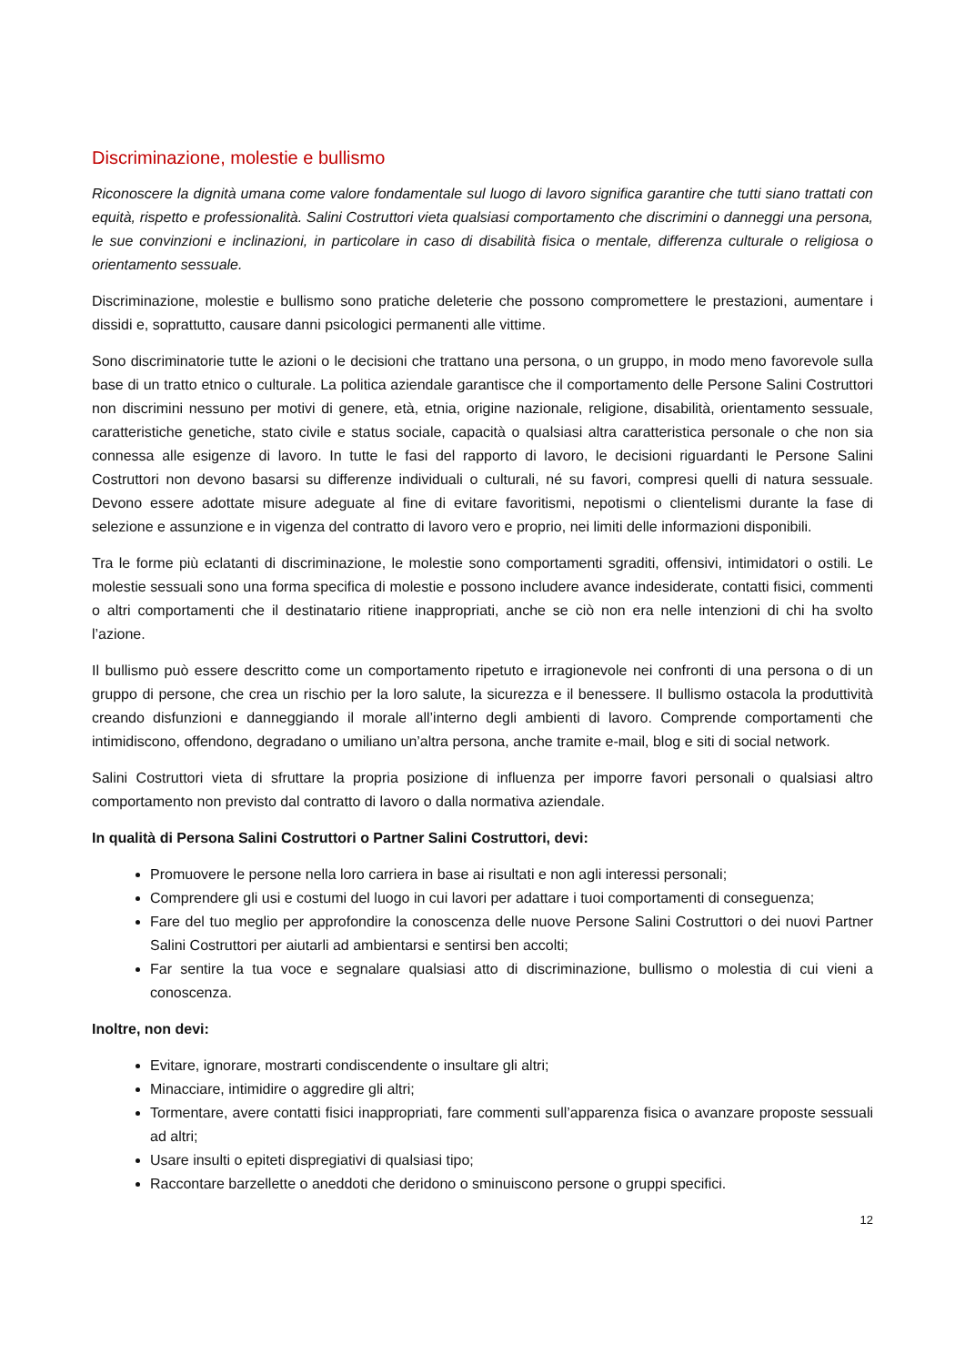Discriminazione, molestie e bullismo
Riconoscere la dignità umana come valore fondamentale sul luogo di lavoro significa garantire che tutti siano trattati con equità, rispetto e professionalità. Salini Costruttori vieta qualsiasi comportamento che discrimini o danneggi una persona, le sue convinzioni e inclinazioni, in particolare in caso di disabilità fisica o mentale, differenza culturale o religiosa o orientamento sessuale.
Discriminazione, molestie e bullismo sono pratiche deleterie che possono compromettere le prestazioni, aumentare i dissidi e, soprattutto, causare danni psicologici permanenti alle vittime.
Sono discriminatorie tutte le azioni o le decisioni che trattano una persona, o un gruppo, in modo meno favorevole sulla base di un tratto etnico o culturale. La politica aziendale garantisce che il comportamento delle Persone Salini Costruttori non discrimini nessuno per motivi di genere, età, etnia, origine nazionale, religione, disabilità, orientamento sessuale, caratteristiche genetiche, stato civile e status sociale, capacità o qualsiasi altra caratteristica personale o che non sia connessa alle esigenze di lavoro. In tutte le fasi del rapporto di lavoro, le decisioni riguardanti le Persone Salini Costruttori non devono basarsi su differenze individuali o culturali, né su favori, compresi quelli di natura sessuale. Devono essere adottate misure adeguate al fine di evitare favoritismi, nepotismi o clientelismi durante la fase di selezione e assunzione e in vigenza del contratto di lavoro vero e proprio, nei limiti delle informazioni disponibili.
Tra le forme più eclatanti di discriminazione, le molestie sono comportamenti sgraditi, offensivi, intimidatori o ostili. Le molestie sessuali sono una forma specifica di molestie e possono includere avance indesiderate, contatti fisici, commenti o altri comportamenti che il destinatario ritiene inappropriati, anche se ciò non era nelle intenzioni di chi ha svolto l’azione.
Il bullismo può essere descritto come un comportamento ripetuto e irragionevole nei confronti di una persona o di un gruppo di persone, che crea un rischio per la loro salute, la sicurezza e il benessere. Il bullismo ostacola la produttività creando disfunzioni e danneggiando il morale all’interno degli ambienti di lavoro. Comprende comportamenti che intimidiscono, offendono, degradano o umiliano un’altra persona, anche tramite e-mail, blog e siti di social network.
Salini Costruttori vieta di sfruttare la propria posizione di influenza per imporre favori personali o qualsiasi altro comportamento non previsto dal contratto di lavoro o dalla normativa aziendale.
In qualità di Persona Salini Costruttori o Partner Salini Costruttori, devi:
Promuovere le persone nella loro carriera in base ai risultati e non agli interessi personali;
Comprendere gli usi e costumi del luogo in cui lavori per adattare i tuoi comportamenti di conseguenza;
Fare del tuo meglio per approfondire la conoscenza delle nuove Persone Salini Costruttori o dei nuovi Partner Salini Costruttori per aiutarli ad ambientarsi e sentirsi ben accolti;
Far sentire la tua voce e segnalare qualsiasi atto di discriminazione, bullismo o molestia di cui vieni a conoscenza.
Inoltre, non devi:
Evitare, ignorare, mostrarti condiscendente o insultare gli altri;
Minacciare, intimidire o aggredire gli altri;
Tormentare, avere contatti fisici inappropriati, fare commenti sull’apparenza fisica o avanzare proposte sessuali ad altri;
Usare insulti o epiteti dispregiativi di qualsiasi tipo;
Raccontare barzellette o aneddoti che deridono o sminuiscono persone o gruppi specifici.
12